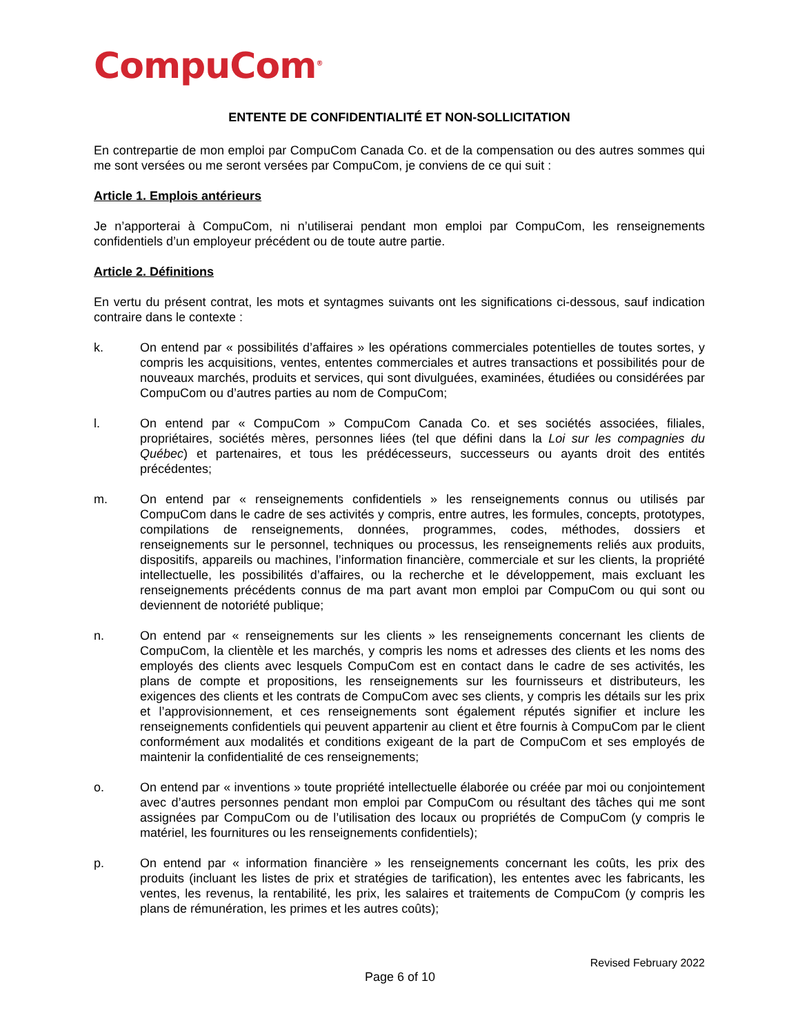CompuCom<sup>®</sup>
ENTENTE DE CONFIDENTIALITÉ ET NON-SOLLICITATION
En contrepartie de mon emploi par CompuCom Canada Co. et de la compensation ou des autres sommes qui me sont versées ou me seront versées par CompuCom, je conviens de ce qui suit :
Article 1. Emplois antérieurs
Je n’apporterai à CompuCom, ni n’utiliserai pendant mon emploi par CompuCom, les renseignements confidentiels d’un employeur précédent ou de toute autre partie.
Article 2. Définitions
En vertu du présent contrat, les mots et syntagmes suivants ont les significations ci-dessous, sauf indication contraire dans le contexte :
k. On entend par « possibilités d’affaires » les opérations commerciales potentielles de toutes sortes, y compris les acquisitions, ventes, ententes commerciales et autres transactions et possibilités pour de nouveaux marchés, produits et services, qui sont divulguées, examinées, étudiées ou considérées par CompuCom ou d’autres parties au nom de CompuCom;
l. On entend par « CompuCom » CompuCom Canada Co. et ses sociétés associées, filiales, propriétaires, sociétés mères, personnes liées (tel que défini dans la Loi sur les compagnies du Québec) et partenaires, et tous les prédécesseurs, successeurs ou ayants droit des entités précédentes;
m. On entend par « renseignements confidentiels » les renseignements connus ou utilisés par CompuCom dans le cadre de ses activités y compris, entre autres, les formules, concepts, prototypes, compilations de renseignements, données, programmes, codes, méthodes, dossiers et renseignements sur le personnel, techniques ou processus, les renseignements reliés aux produits, dispositifs, appareils ou machines, l’information financière, commerciale et sur les clients, la propriété intellectuelle, les possibilités d’affaires, ou la recherche et le développement, mais excluant les renseignements précédents connus de ma part avant mon emploi par CompuCom ou qui sont ou deviennent de notoriété publique;
n. On entend par « renseignements sur les clients » les renseignements concernant les clients de CompuCom, la clientèle et les marchés, y compris les noms et adresses des clients et les noms des employés des clients avec lesquels CompuCom est en contact dans le cadre de ses activités, les plans de compte et propositions, les renseignements sur les fournisseurs et distributeurs, les exigences des clients et les contrats de CompuCom avec ses clients, y compris les détails sur les prix et l’approvisionnement, et ces renseignements sont également réputés signifier et inclure les renseignements confidentiels qui peuvent appartenir au client et être fournis à CompuCom par le client conformément aux modalités et conditions exigeant de la part de CompuCom et ses employés de maintenir la confidentialité de ces renseignements;
o. On entend par « inventions » toute propriété intellectuelle élaborée ou créée par moi ou conjointement avec d’autres personnes pendant mon emploi par CompuCom ou résultant des tâches qui me sont assignées par CompuCom ou de l’utilisation des locaux ou propriétés de CompuCom (y compris le matériel, les fournitures ou les renseignements confidentiels);
p. On entend par « information financière » les renseignements concernant les coûts, les prix des produits (incluant les listes de prix et stratégies de tarification), les ententes avec les fabricants, les ventes, les revenus, la rentabilité, les prix, les salaires et traitements de CompuCom (y compris les plans de rémunération, les primes et les autres coûts);
Revised February 2022
Page 6 of 10